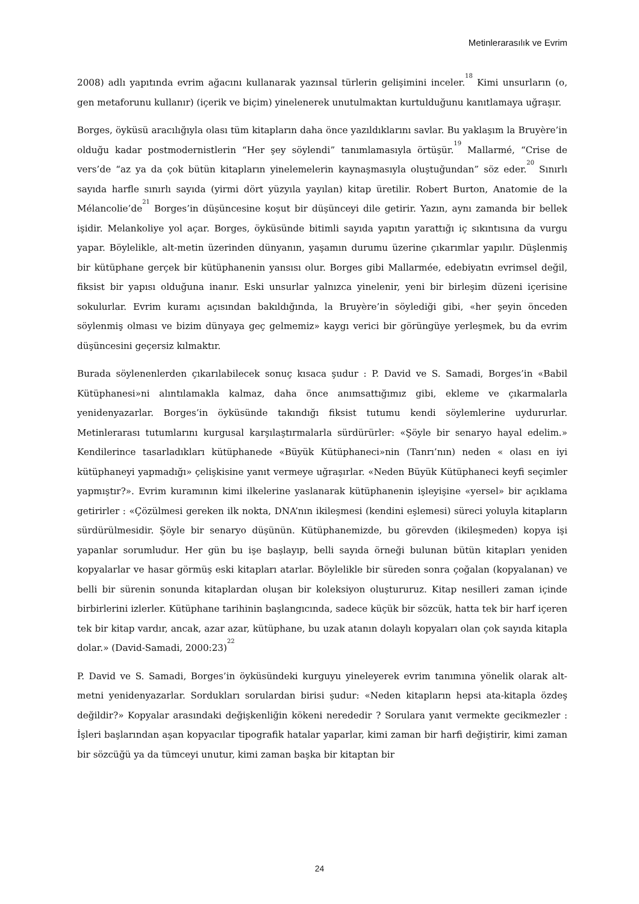Metinlerarasılık ve Evrim
2008) adlı yapıtında evrim ağacını kullanarak yazınsal türlerin gelişimini inceler.<sup>18</sup> Kimi unsurların (o, gen metaforunu kullanır) (içerik ve biçim) yinelenerek unutulmaktan kurtulduğunu kanıtlamaya uğraşır.
Borges, öyküsü aracılığıyla olası tüm kitapların daha önce yazıldıklarını savlar. Bu yaklaşım la Bruyère’in olduğu kadar postmodernistlerin “Her şey söylendi” tanımlamasıyla örtüşür.<sup>19</sup> Mallarmé, “Crise de vers’de “az ya da çok bütün kitapların yinelemelerin kaynaşmasıyla oluştuğundan” söz eder.<sup>20</sup> Sınırlı sayıda harfle sınırlı sayıda (yirmi dört yüzyıla yayılan) kitap üretilir. Robert Burton, Anatomie de la Mélancolie’de<sup>21</sup> Borges’in düşüncesine koşut bir düşünceyi dile getirir. Yazın, aynı zamanda bir bellek işidir. Melankoliye yol açar. Borges, öyküsünde bitimli sayıda yapıtın yarattığı iç sıkıntısına da vurgu yapar. Böylelikle, alt-metin üzerinden dünyanın, yaşamın durumu üzerine çıkarımlar yapılır. Düşlenmiş bir kütüphane gerçek bir kütüphanenin yansısı olur. Borges gibi Mallarmée, edebiyatın evrimsel değil, fiksist bir yapısı olduğuna inanır. Eski unsurlar yalnızca yinelenir, yeni bir birleşim düzeni içerisine sokulurlar. Evrim kuramı açısından bakıldığında, la Bruyère’in söylediği gibi, «her şeyin önceden söylenmiş olması ve bizim dünyaya geç gelmemiz» kaygı verici bir görüngüye yerleşmek, bu da evrim düşüncesini geçersiz kılmaktır.
Burada söylenenlerden çıkarılabilecek sonuç kısaca şudur : P. David ve S. Samadi, Borges’in «Babil Kütüphanesi»ni alıntılamakla kalmaz, daha önce anımsattığımız gibi, ekleme ve çıkarmalarla yenidenyazarlar. Borges’in öyküsünde takındığı fiksist tutumu kendi söylemlerine uydururlar. Metinlerarası tutumlarını kurgusal karşılaştırmalarla sürdürürler: «Şöyle bir senaryo hayal edelim.» Kendilerince tasarladıkları kütüphanede «Büyük Kütüphaneci»nin (Tanrı’nın) neden « olası en iyi kütüphaneyi yapmadığı» çelişkisine yanıt vermeye uğraşırlar. «Neden Büyük Kütüphaneci keyfi seçimler yapmıştır?». Evrim kuramının kimi ilkelerine yaslanarak kütüphanenin işleyişine «yersel» bir açıklama getirirler : «Çözülmesi gereken ilk nokta, DNA’nın ikileşmesi (kendini eşlemesi) süreci yoluyla kitapların sürdürülmesidir. Şöyle bir senaryo düşünün. Kütüphanemizde, bu görevden (ikileşmeden) kopya işi yapanlar sorumludur. Her gün bu işe başlayıp, belli sayıda örneği bulunan bütün kitapları yeniden kopyalarlar ve hasar görmüş eski kitapları atarlar. Böylelikle bir süreden sonra çoğalan (kopyalanan) ve belli bir sürenin sonunda kitaplardan oluşan bir koleksiyon oluştururuz. Kitap nesilleri zaman içinde birbirlerini izlerler. Kütüphane tarihinin başlangıcında, sadece küçük bir sözcük, hatta tek bir harf içeren tek bir kitap vardır, ancak, azar azar, kütüphane, bu uzak atanın dolaylı kopyaları olan çok sayıda kitapla dolar.» (David-Samadi, 2000:23)<sup>22</sup>
P. David ve S. Samadi, Borges’in öyküsündeki kurguyu yineleyerek evrim tanımına yönelik olarak alt-metni yenidenyazarlar. Sordukları sorulardan birisi şudur: «Neden kitapların hepsi ata-kitapla özdeş değildir?» Kopyalar arasındaki değişkenliğin kökeni nerededir ? Sorulara yanıt vermekte gecikmezler : İşleri başlarından aşan kopyacılar tipografik hatalar yaparlar, kimi zaman bir harfi değiştirir, kimi zaman bir sözcüğü ya da tümceyi unutur, kimi zaman başka bir kitaptan bir
24